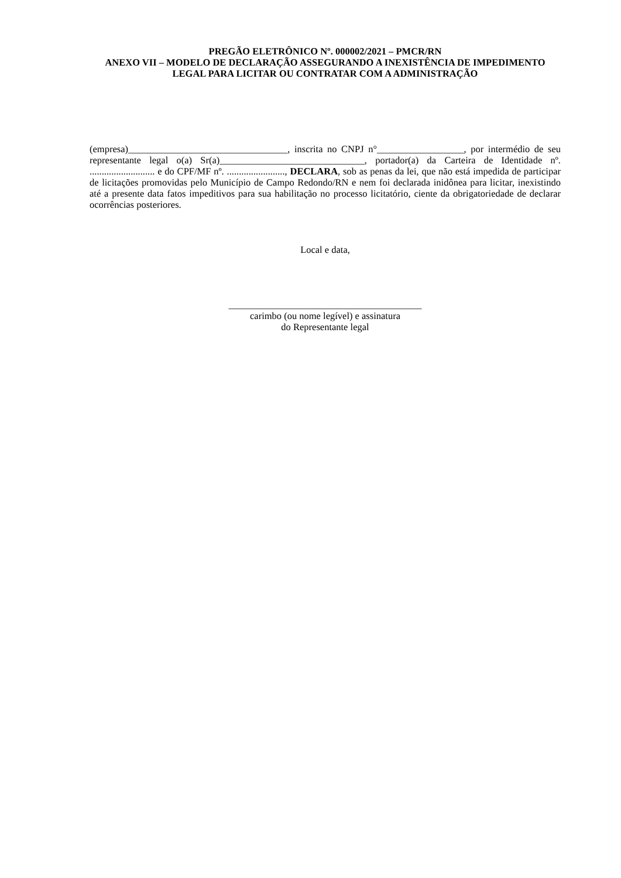PREGÃO ELETRÔNICO Nº. 000002/2021 – PMCR/RN
ANEXO VII – MODELO DE DECLARAÇÃO ASSEGURANDO A INEXISTÊNCIA DE IMPEDIMENTO LEGAL PARA LICITAR OU CONTRATAR COM A ADMINISTRAÇÃO
(empresa)_________________________________, inscrita no CNPJ n°__________________, por intermédio de seu representante legal o(a) Sr(a)______________________________, portador(a) da Carteira de Identidade nº. ........................... e do CPF/MF nº. ........................, DECLARA, sob as penas da lei, que não está impedida de participar de licitações promovidas pelo Município de Campo Redondo/RN e nem foi declarada inidônea para licitar, inexistindo até a presente data fatos impeditivos para sua habilitação no processo licitatório, ciente da obrigatoriedade de declarar ocorrências posteriores.
Local e data,
________________________________________
carimbo (ou nome legível) e assinatura
do Representante legal